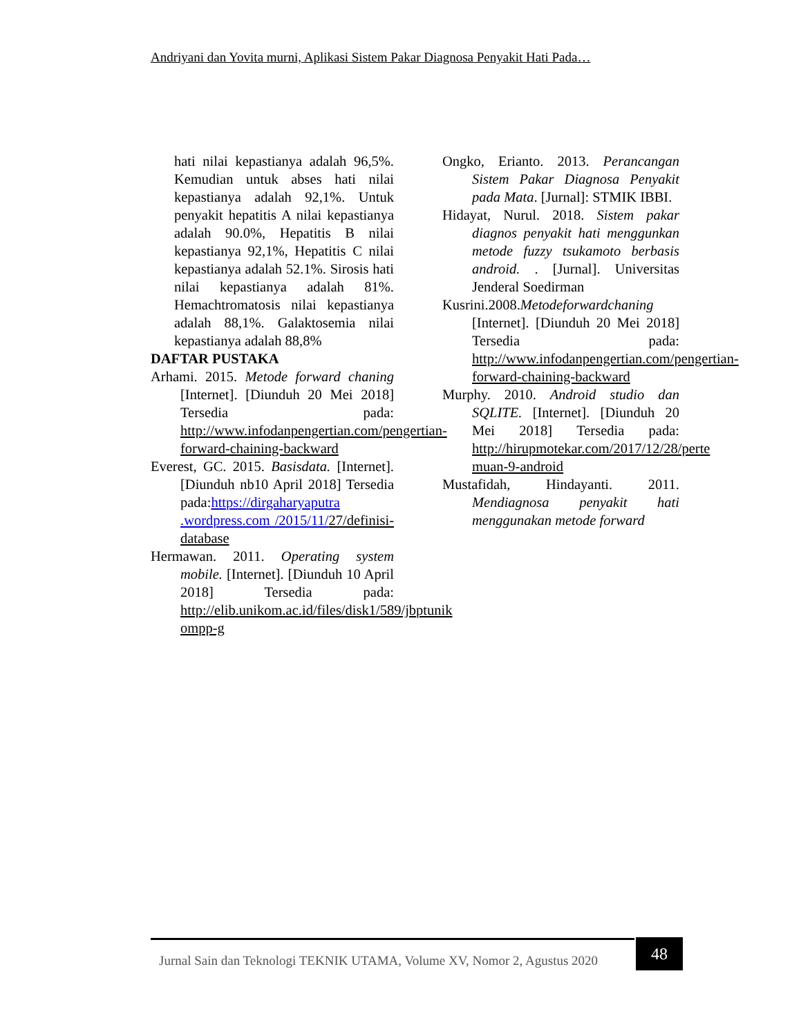Andriyani dan Yovita murni, Aplikasi Sistem Pakar Diagnosa Penyakit Hati Pada…
hati nilai kepastianya adalah 96,5%. Kemudian untuk abses hati nilai kepastianya adalah 92,1%. Untuk penyakit hepatitis A nilai kepastianya adalah 90.0%, Hepatitis B nilai kepastianya 92,1%, Hepatitis C nilai kepastianya adalah 52.1%. Sirosis hati nilai kepastianya adalah 81%. Hemachtromatosis nilai kepastianya adalah 88,1%. Galaktosemia nilai kepastianya adalah 88,8%
DAFTAR PUSTAKA
Arhami. 2015. Metode forward chaning [Internet]. [Diunduh 20 Mei 2018] Tersedia pada: http://www.infodanpengertian.com/pengertian- forward-chaining-backward
Everest, GC. 2015. Basisdata. [Internet]. [Diunduh nb10 April 2018] Tersedia pada:https://dirgaharyaputra .wordpress.com /2015/11/27/definisi-database
Hermawan. 2011. Operating system mobile. [Internet]. [Diunduh 10 April 2018] Tersedia pada: http://elib.unikom.ac.id/files/disk1/589/jbptunik ompp-g
Ongko, Erianto. 2013. Perancangan Sistem Pakar Diagnosa Penyakit pada Mata. [Jurnal]: STMIK IBBI.
Hidayat, Nurul. 2018. Sistem pakar diagnos penyakit hati menggunkan metode fuzzy tsukamoto berbasis android. . [Jurnal]. Universitas Jenderal Soedirman
Kusrini.2008.Metodeforwardchaning [Internet]. [Diunduh 20 Mei 2018] Tersedia pada: http://www.infodanpengertian.com/pengertian- forward-chaining-backward
Murphy. 2010. Android studio dan SQLITE. [Internet]. [Diunduh 20 Mei 2018] Tersedia pada: http://hirupmotekar.com/2017/12/28/perte muan-9-android
Mustafidah, Hindayanti. 2011. Mendiagnosa penyakit hati menggunakan metode forward
Jurnal Sain dan Teknologi TEKNIK UTAMA, Volume XV, Nomor 2, Agustus 2020
48